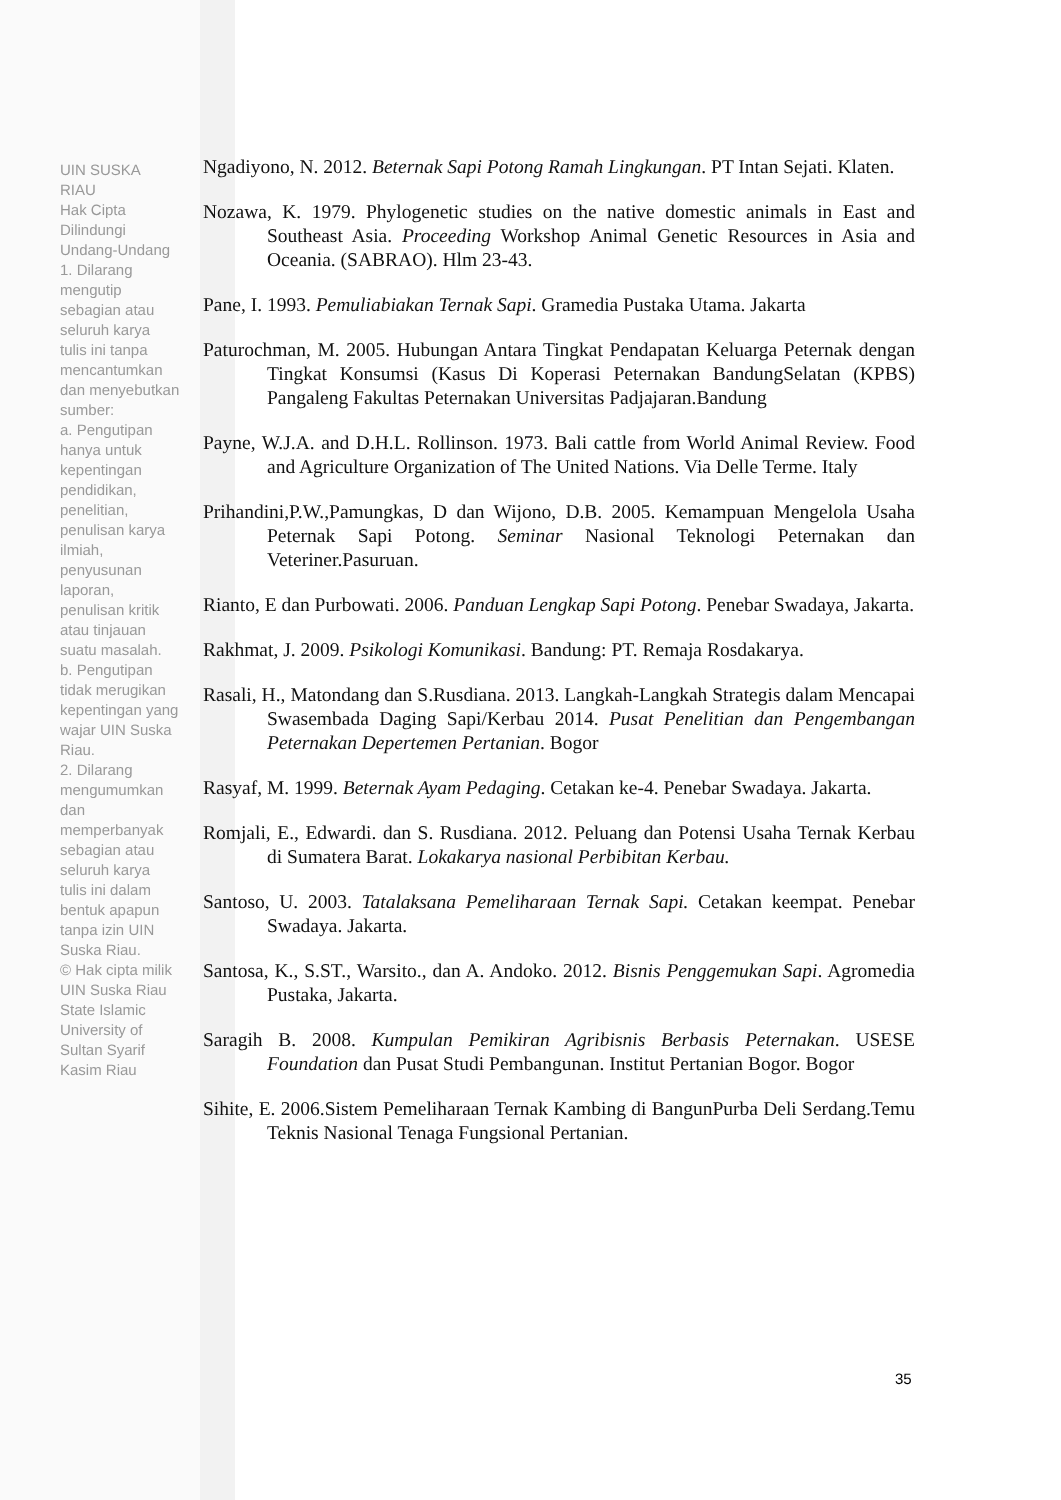UIN SUSKA RIAU
Hak Cipta Dilindungi Undang-Undang
1. Dilarang mengutip sebagian atau seluruh karya tulis ini tanpa mencantumkan dan menyebutkan sumber:
a. Pengutipan hanya untuk kepentingan pendidikan, penelitian, penulisan karya ilmiah, penyusunan laporan, penulisan kritik atau tinjauan suatu masalah.
b. Pengutipan tidak merugikan kepentingan yang wajar UIN Suska Riau.
2. Dilarang mengumumkan dan memperbanyak sebagian atau seluruh karya tulis ini dalam bentuk apapun tanpa izin UIN Suska Riau.
© Hak cipta milik UIN Suska Riau
State Islamic University of Sultan Syarif Kasim Riau
Ngadiyono, N. 2012. Beternak Sapi Potong Ramah Lingkungan. PT Intan Sejati. Klaten.
Nozawa, K. 1979. Phylogenetic studies on the native domestic animals in East and Southeast Asia. Proceeding Workshop Animal Genetic Resources in Asia and Oceania. (SABRAO). Hlm 23-43.
Pane, I. 1993. Pemuliabiakan Ternak Sapi. Gramedia Pustaka Utama. Jakarta
Paturochman, M. 2005. Hubungan Antara Tingkat Pendapatan Keluarga Peternak dengan Tingkat Konsumsi (Kasus Di Koperasi Peternakan BandungSelatan (KPBS) Pangaleng Fakultas Peternakan Universitas Padjajaran.Bandung
Payne, W.J.A. and D.H.L. Rollinson. 1973. Bali cattle from World Animal Review. Food and Agriculture Organization of The United Nations. Via Delle Terme. Italy
Prihandini,P.W.,Pamungkas, D dan Wijono, D.B. 2005. Kemampuan Mengelola Usaha Peternak Sapi Potong. Seminar Nasional Teknologi Peternakan dan Veteriner.Pasuruan.
Rianto, E dan Purbowati. 2006. Panduan Lengkap Sapi Potong. Penebar Swadaya, Jakarta.
Rakhmat, J. 2009. Psikologi Komunikasi. Bandung: PT. Remaja Rosdakarya.
Rasali, H., Matondang dan S.Rusdiana. 2013. Langkah-Langkah Strategis dalam Mencapai Swasembada Daging Sapi/Kerbau 2014. Pusat Penelitian dan Pengembangan Peternakan Depertemen Pertanian. Bogor
Rasyaf, M. 1999. Beternak Ayam Pedaging. Cetakan ke-4. Penebar Swadaya. Jakarta.
Romjali, E., Edwardi. dan S. Rusdiana. 2012. Peluang dan Potensi Usaha Ternak Kerbau di Sumatera Barat. Lokakarya nasional Perbibitan Kerbau.
Santoso, U. 2003. Tatalaksana Pemeliharaan Ternak Sapi. Cetakan keempat. Penebar Swadaya. Jakarta.
Santosa, K., S.ST., Warsito., dan A. Andoko. 2012. Bisnis Penggemukan Sapi. Agromedia Pustaka, Jakarta.
Saragih B. 2008. Kumpulan Pemikiran Agribisnis Berbasis Peternakan. USESE Foundation dan Pusat Studi Pembangunan. Institut Pertanian Bogor. Bogor
Sihite, E. 2006.Sistem Pemeliharaan Ternak Kambing di BangunPurba Deli Serdang.Temu Teknis Nasional Tenaga Fungsional Pertanian.
35